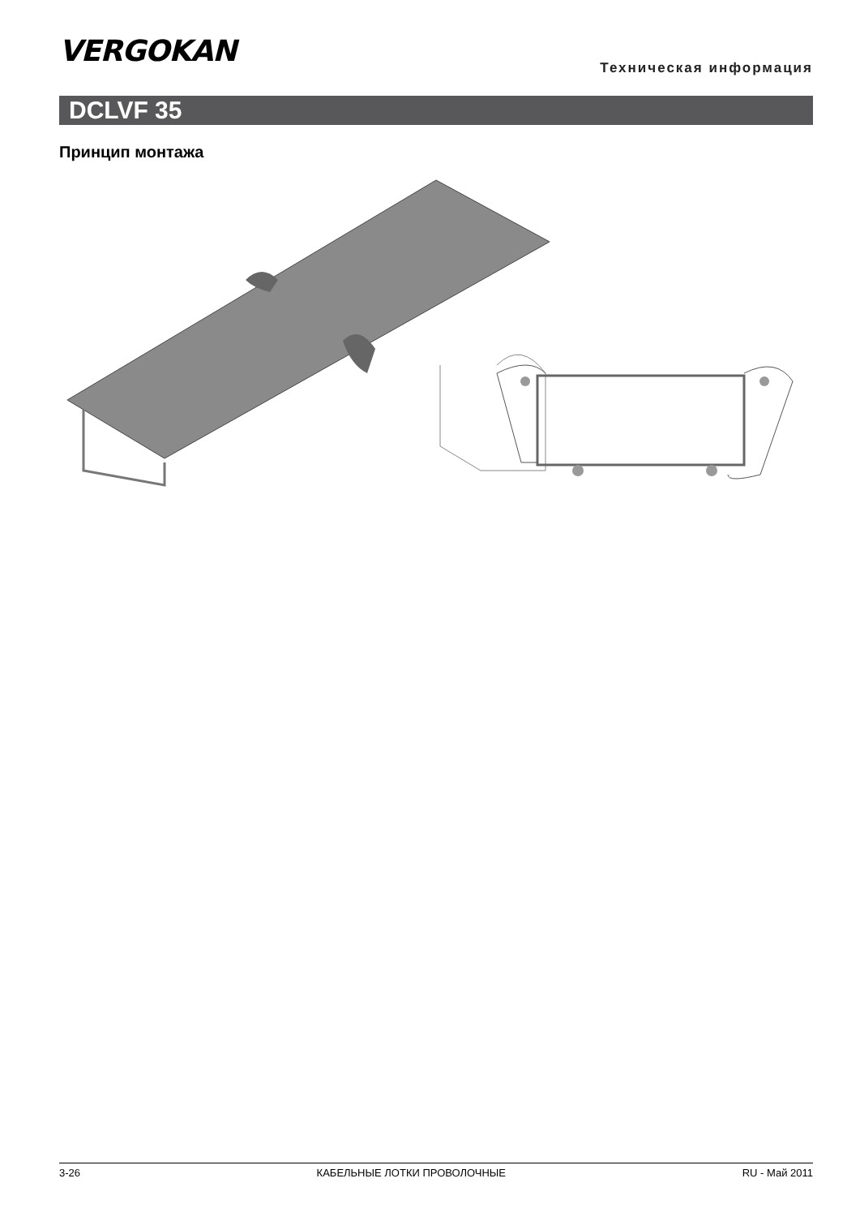VERGOKAN Техническая информация
DCLVF 35
Принцип монтажа
3-26 КАБЕЛЬНЫЕ ЛОТКИ ПРОВОЛОЧНЫЕ RU - Май 2011